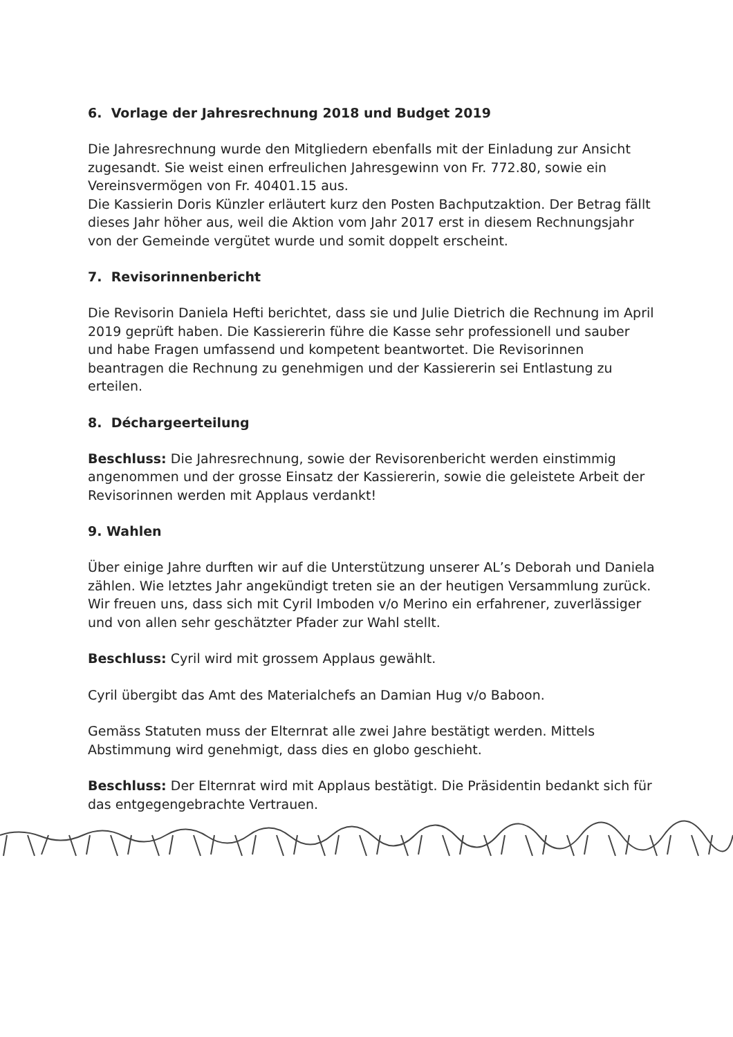6. Vorlage der Jahresrechnung 2018 und Budget 2019
Die Jahresrechnung wurde den Mitgliedern ebenfalls mit der Einladung zur Ansicht zugesandt. Sie weist einen erfreulichen Jahresgewinn von Fr. 772.80, sowie ein Vereinsvermögen von Fr. 40401.15 aus.
Die Kassierin Doris Künzler erläutert kurz den Posten Bachputzaktion. Der Betrag fällt dieses Jahr höher aus, weil die Aktion vom Jahr 2017 erst in diesem Rechnungsjahr von der Gemeinde vergütet wurde und somit doppelt erscheint.
7. Revisorinnenbericht
Die Revisorin Daniela Hefti berichtet, dass sie und Julie Dietrich die Rechnung im April 2019 geprüft haben. Die Kassiererin führe die Kasse sehr professionell und sauber und habe Fragen umfassend und kompetent beantwortet. Die Revisorinnen beantragen die Rechnung zu genehmigen und der Kassiererin sei Entlastung zu erteilen.
8. Déchargeerteilung
Beschluss: Die Jahresrechnung, sowie der Revisorenbericht werden einstimmig angenommen und der grosse Einsatz der Kassiererin, sowie die geleistete Arbeit der Revisorinnen werden mit Applaus verdankt!
9. Wahlen
Über einige Jahre durften wir auf die Unterstützung unserer AL’s Deborah und Daniela zählen. Wie letztes Jahr angekündigt treten sie an der heutigen Versammlung zurück. Wir freuen uns, dass sich mit Cyril Imboden v/o Merino ein erfahrener, zuverlässiger und von allen sehr geschätzter Pfader zur Wahl stellt.
Beschluss: Cyril wird mit grossem Applaus gewählt.
Cyril übergibt das Amt des Materialchefs an Damian Hug v/o Baboon.
Gemäss Statuten muss der Elternrat alle zwei Jahre bestätigt werden. Mittels Abstimmung wird genehmigt, dass dies en globo geschieht.
Beschluss: Der Elternrat wird mit Applaus bestätigt. Die Präsidentin bedankt sich für das entgegengebrachte Vertrauen.